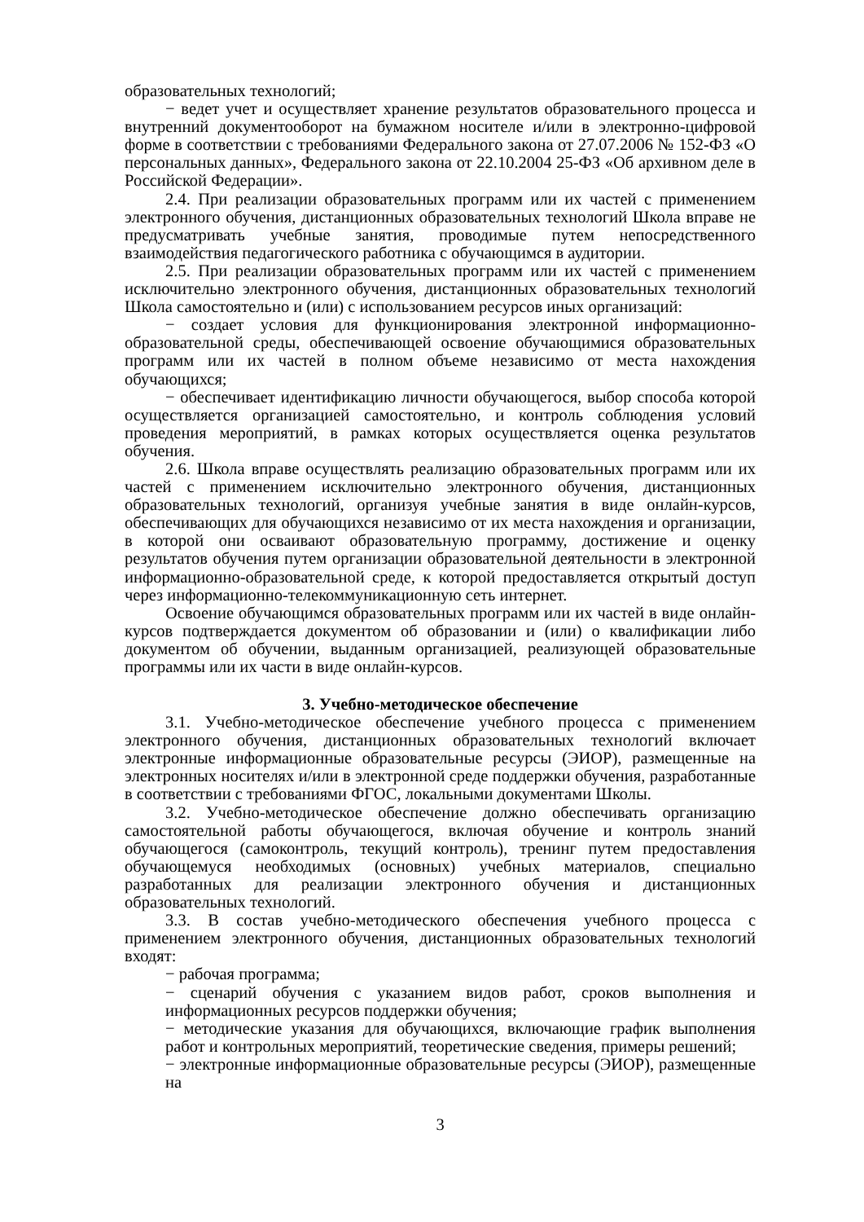образовательных технологий;
− ведет учет и осуществляет хранение результатов образовательного процесса и внутренний документооборот на бумажном носителе и/или в электронно-цифровой форме в соответствии с требованиями Федерального закона от 27.07.2006 № 152-ФЗ «О персональных данных», Федерального закона от 22.10.2004 25-ФЗ «Об архивном деле в Российской Федерации».
2.4. При реализации образовательных программ или их частей с применением электронного обучения, дистанционных образовательных технологий Школа вправе не предусматривать учебные занятия, проводимые путем непосредственного взаимодействия педагогического работника с обучающимся в аудитории.
2.5. При реализации образовательных программ или их частей с применением исключительно электронного обучения, дистанционных образовательных технологий Школа самостоятельно и (или) с использованием ресурсов иных организаций:
− создает условия для функционирования электронной информационно-образовательной среды, обеспечивающей освоение обучающимися образовательных программ или их частей в полном объеме независимо от места нахождения обучающихся;
− обеспечивает идентификацию личности обучающегося, выбор способа которой осуществляется организацией самостоятельно, и контроль соблюдения условий проведения мероприятий, в рамках которых осуществляется оценка результатов обучения.
2.6. Школа вправе осуществлять реализацию образовательных программ или их частей с применением исключительно электронного обучения, дистанционных образовательных технологий, организуя учебные занятия в виде онлайн-курсов, обеспечивающих для обучающихся независимо от их места нахождения и организации, в которой они осваивают образовательную программу, достижение и оценку результатов обучения путем организации образовательной деятельности в электронной информационно-образовательной среде, к которой предоставляется открытый доступ через информационно-телекоммуникационную сеть интернет.
Освоение обучающимся образовательных программ или их частей в виде онлайн-курсов подтверждается документом об образовании и (или) о квалификации либо документом об обучении, выданным организацией, реализующей образовательные программы или их части в виде онлайн-курсов.
3. Учебно-методическое обеспечение
3.1. Учебно-методическое обеспечение учебного процесса с применением электронного обучения, дистанционных образовательных технологий включает электронные информационные образовательные ресурсы (ЭИОР), размещенные на электронных носителях и/или в электронной среде поддержки обучения, разработанные в соответствии с требованиями ФГОС, локальными документами Школы.
3.2. Учебно-методическое обеспечение должно обеспечивать организацию самостоятельной работы обучающегося, включая обучение и контроль знаний обучающегося (самоконтроль, текущий контроль), тренинг путем предоставления обучающемуся необходимых (основных) учебных материалов, специально разработанных для реализации электронного обучения и дистанционных образовательных технологий.
3.3. В состав учебно-методического обеспечения учебного процесса с применением электронного обучения, дистанционных образовательных технологий входят:
− рабочая программа;
− сценарий обучения с указанием видов работ, сроков выполнения и информационных ресурсов поддержки обучения;
− методические указания для обучающихся, включающие график выполнения работ и контрольных мероприятий, теоретические сведения, примеры решений;
− электронные информационные образовательные ресурсы (ЭИОР), размещенные на
3